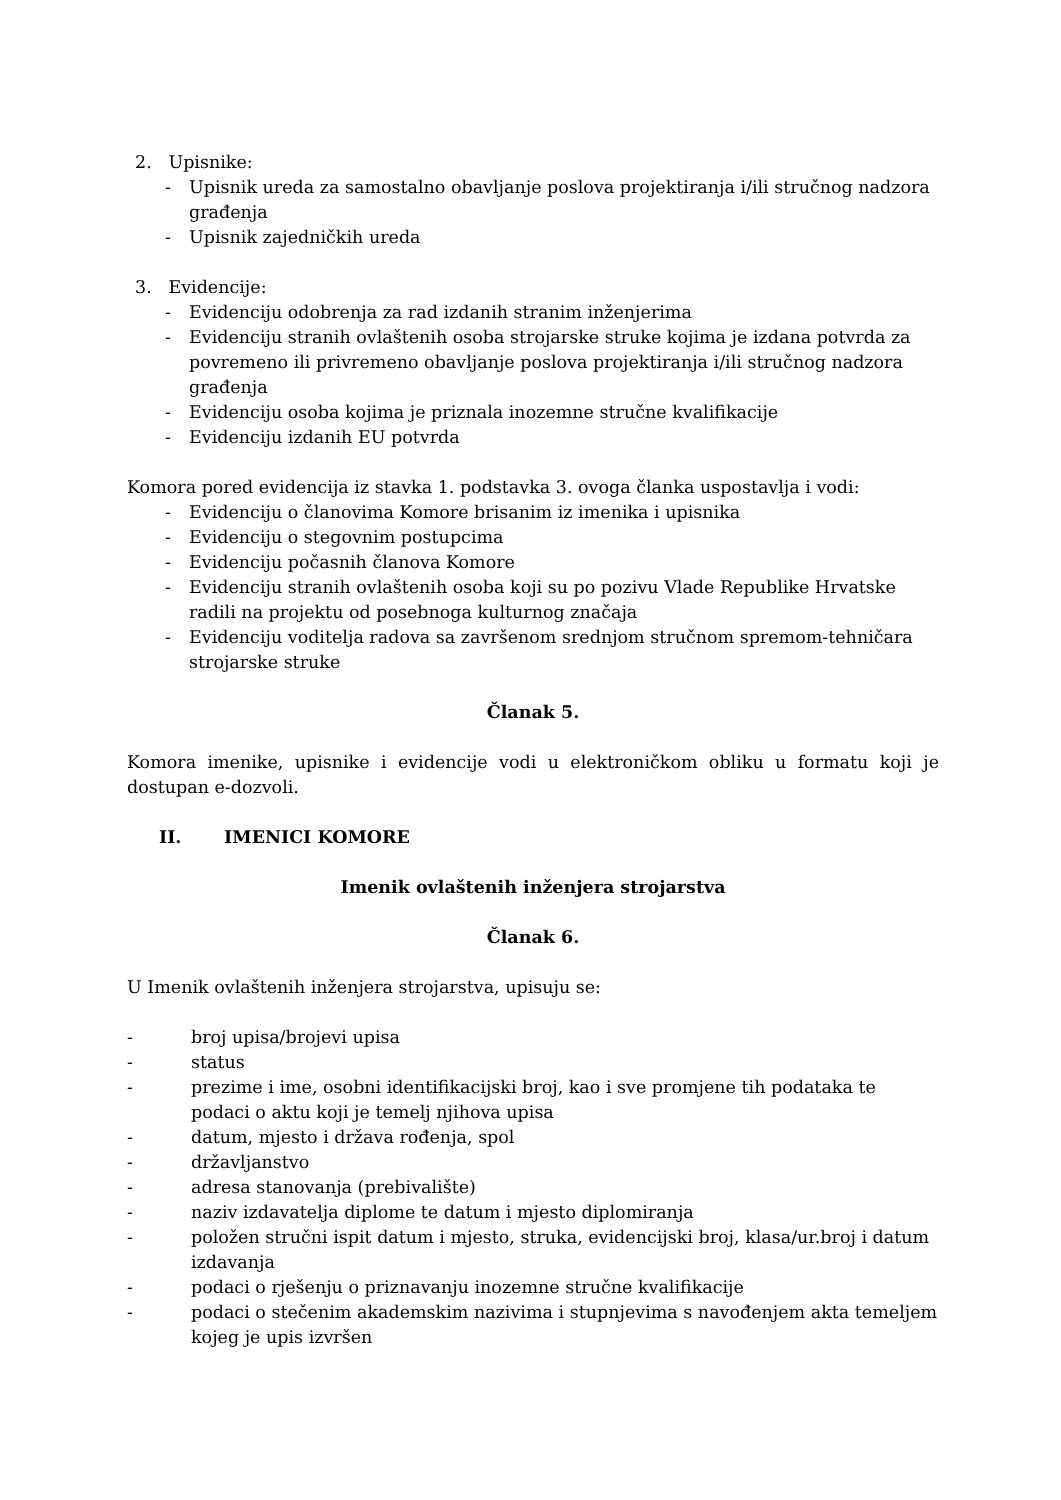2. Upisnike:
- Upisnik ureda za samostalno obavljanje poslova projektiranja i/ili stručnog nadzora građenja
- Upisnik zajedničkih ureda
3. Evidencije:
- Evidenciju odobrenja za rad izdanih stranim inženjerima
- Evidenciju stranih ovlaštenih osoba strojarske struke kojima je izdana potvrda za povremeno ili privremeno obavljanje poslova projektiranja i/ili stručnog nadzora građenja
- Evidenciju osoba kojima je priznala inozemne stručne kvalifikacije
- Evidenciju izdanih EU potvrda
Komora pored evidencija iz stavka 1. podstavka 3. ovoga članka uspostavlja i vodi:
- Evidenciju o članovima Komore brisanim iz imenika i upisnika
- Evidenciju o stegovnim postupcima
- Evidenciju počasnih članova Komore
- Evidenciju stranih ovlaštenih osoba koji su po pozivu Vlade Republike Hrvatske radili na projektu od posebnoga kulturnog značaja
- Evidenciju voditelja radova sa završenom srednjom stručnom spremom-tehničara strojarske struke
Članak 5.
Komora imenike, upisnike i evidencije vodi u elektroničkom obliku u formatu koji je dostupan e-dozvoli.
II. IMENICI KOMORE
Imenik ovlaštenih inženjera strojarstva
Članak 6.
U Imenik ovlaštenih inženjera strojarstva, upisuju se:
- broj upisa/brojevi upisa
- status
- prezime i ime, osobni identifikacijski broj, kao i sve promjene tih podataka te podaci o aktu koji je temelj njihova upisa
- datum, mjesto i država rođenja, spol
- državljanstvo
- adresa stanovanja (prebivalište)
- naziv izdavatelja diplome te datum i mjesto diplomiranja
- položen stručni ispit datum i mjesto, struka, evidencijski broj, klasa/ur.broj i datum izdavanja
- podaci o rješenju o priznavanju inozemne stručne kvalifikacije
- podaci o stečenim akademskim nazivima i stupnjevima s navođenjem akta temeljem kojeg je upis izvršen